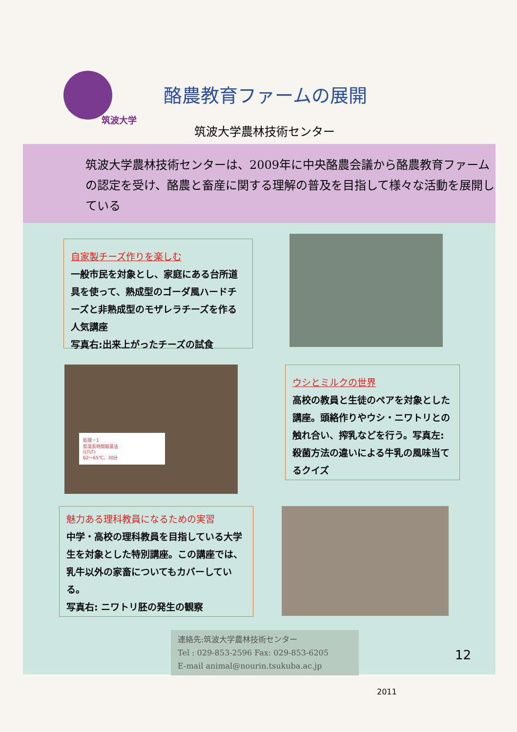筑波大学
酪農教育ファームの展開
筑波大学農林技術センター
筑波大学農林技術センターは、2009年に中央酪農会議から酪農教育ファームの認定を受け、酪農と畜産に関する理解の普及を目指して様々な活動を展開している
自家製チーズ作りを楽しむ
一般市民を対象とし、家庭にある台所道具を使って、熟成型のゴーダ風ハードチーズと非熟成型のモザレラチーズを作る人気講座
写真右:出来上がったチーズの試食
処理－1
低温長時間殺菌法
(LTLT)
62～65℃、30分
ウシとミルクの世界
高校の教員と生徒のペアを対象とした講座。頭絡作りやウシ・ニワトリとの触れ合い、搾乳などを行う。写真左:殺菌方法の違いによる牛乳の風味当てるクイズ
魅力ある理科教員になるための実習
中学・高校の理科教員を目指している大学生を対象とした特別講座。この講座では、乳牛以外の家畜についてもカバーしている。
写真右: ニワトリ胚の発生の観察
連絡先:筑波大学農林技術センター
Tel : 029-853-2596 Fax: 029-853-6205
E-mail animal@nourin.tsukuba.ac.jp
12
2011